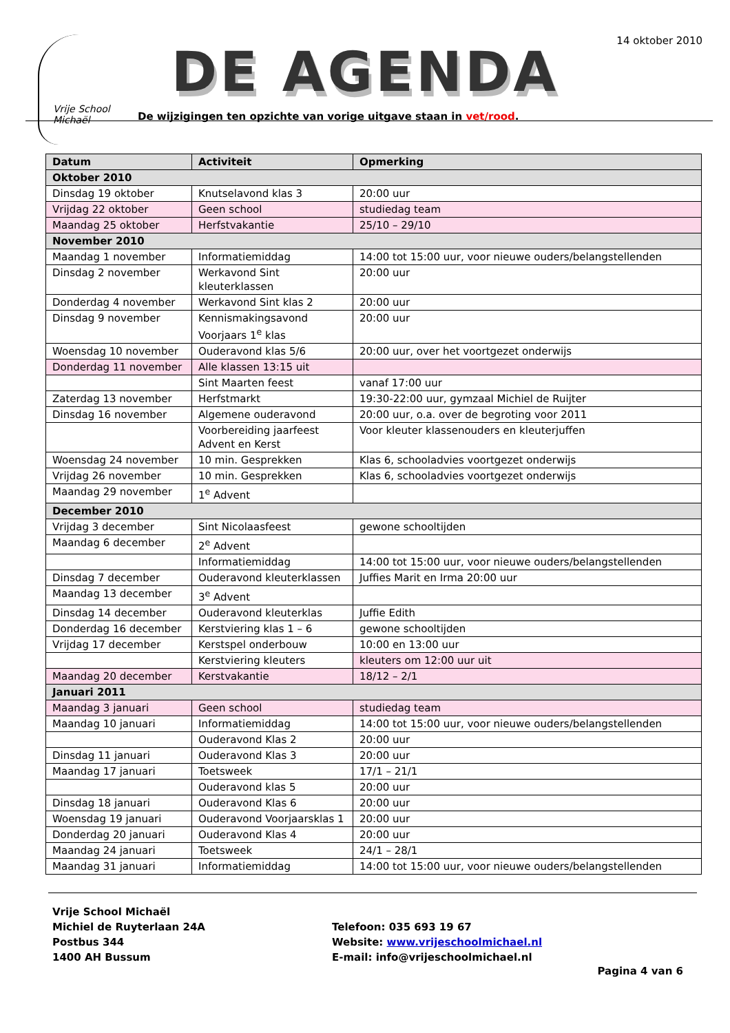14 oktober 2010
Vrije School Michaël
DE AGENDA
De wijzigingen ten opzichte van vorige uitgave staan in vet/rood.
| Datum | Activiteit | Opmerking |
| --- | --- | --- |
| Oktober 2010 | | |
| Dinsdag 19 oktober | Knutselavond klas 3 | 20:00 uur |
| Vrijdag 22 oktober | Geen school | studiedag team |
| Maandag 25 oktober | Herfstvakantie | 25/10 – 29/10 |
| November 2010 | | |
| Maandag 1 november | Informatiemiddag | 14:00 tot 15:00 uur, voor nieuwe ouders/belangstellenden |
| Dinsdag 2 november | Werkavond Sint kleuterklassen | 20:00 uur |
| Donderdag 4 november | Werkavond Sint klas 2 | 20:00 uur |
| Dinsdag 9 november | Kennismakingsavond Voorjaars 1<sup>e</sup> klas | 20:00 uur |
| Woensdag 10 november | Ouderavond klas 5/6 | 20:00 uur, over het voortgezet onderwijs |
| Donderdag 11 november | Alle klassen 13:15 uit | |
| | Sint Maarten feest | vanaf 17:00 uur |
| Zaterdag 13 november | Herfstmarkt | 19:30-22:00 uur, gymzaal Michiel de Ruijter |
| Dinsdag 16 november | Algemene ouderavond | 20:00 uur, o.a. over de begroting voor 2011 |
| | Voorbereiding jaarfeest Advent en Kerst | Voor kleuter klassenouders en kleuterjuffen |
| Woensdag 24 november | 10 min. Gesprekken | Klas 6, schooladvies voortgezet onderwijs |
| Vrijdag 26 november | 10 min. Gesprekken | Klas 6, schooladvies voortgezet onderwijs |
| Maandag 29 november | 1<sup>e</sup> Advent | |
| December 2010 | | |
| Vrijdag 3 december | Sint Nicolaasfeest | gewone schooltijden |
| Maandag 6 december | 2<sup>e</sup> Advent | |
| | Informatiemiddag | 14:00 tot 15:00 uur, voor nieuwe ouders/belangstellenden |
| Dinsdag 7 december | Ouderavond kleuterklassen | Juffies Marit en Irma 20:00 uur |
| Maandag 13 december | 3<sup>e</sup> Advent | |
| Dinsdag 14 december | Ouderavond kleuterklas | Juffie Edith |
| Donderdag 16 december | Kerstviering klas 1 – 6 | gewone schooltijden |
| Vrijdag 17 december | Kerstspel onderbouw | 10:00 en 13:00 uur |
| | Kerstviering kleuters | kleuters om 12:00 uur uit |
| Maandag 20 december | Kerstvakantie | 18/12 – 2/1 |
| Januari 2011 | | |
| Maandag 3 januari | Geen school | studiedag team |
| Maandag 10 januari | Informatiemiddag | 14:00 tot 15:00 uur, voor nieuwe ouders/belangstellenden |
| | Ouderavond Klas 2 | 20:00 uur |
| Dinsdag 11 januari | Ouderavond Klas 3 | 20:00 uur |
| Maandag 17 januari | Toetsweek | 17/1 – 21/1 |
| | Ouderavond klas 5 | 20:00 uur |
| Dinsdag 18 januari | Ouderavond Klas 6 | 20:00 uur |
| Woensdag 19 januari | Ouderavond Voorjaarsklas 1 | 20:00 uur |
| Donderdag 20 januari | Ouderavond Klas 4 | 20:00 uur |
| Maandag 24 januari | Toetsweek | 24/1 – 28/1 |
| Maandag 31 januari | Informatiemiddag | 14:00 tot 15:00 uur, voor nieuwe ouders/belangstellenden |
Vrije School Michaël
Michiel de Ruyterlaan 24A
Postbus 344
1400 AH Bussum
Telefoon: 035 693 19 67
Website: www.vrijeschoolmichael.nl
E-mail: info@vrijeschoolmichael.nl
Pagina 4 van 6